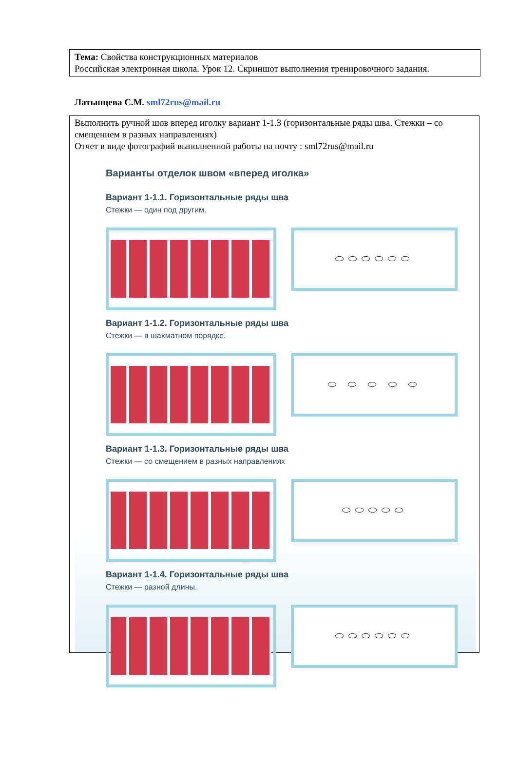Тема: Свойства конструкционных материалов
Российская электронная школа. Урок 12. Скриншот выполнения тренировочного задания.
Латынцева С.М. sml72rus@mail.ru
Выполнить ручной шов вперед иголку вариант 1-1.3 (горизонтальные ряды шва. Стежки – со смещением в разных направлениях)
Отчет в виде фотографий выполненной работы на почту : sml72rus@mail.ru
Варианты отделок швом «вперед иголка»
Вариант 1-1.1. Горизонтальные ряды шва
Стежки — один под другим.
⬭⬭⬭⬭⬭⬭
Вариант 1-1.2. Горизонтальные ряды шва
Стежки — в шахматном порядке.
⬭ ⬭ ⬭ ⬭ ⬭
Вариант 1-1.3. Горизонтальные ряды шва
Стежки — со смещением в разных направлениях
⬭⬭⬭⬭⬭
Вариант 1-1.4. Горизонтальные ряды шва
Стежки — разной длины.
⬭⬭⬭⬭⬭⬭